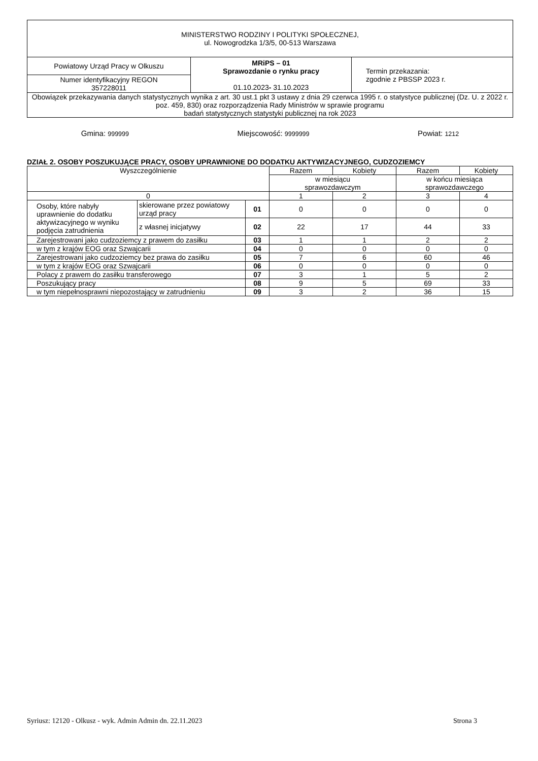| MINISTERSTWO RODZINY I POLITYKI SPOŁECZNEJ, ul. Nowogrodzka 1/3/5, 00-513 Warszawa | | |
| Powiatowy Urząd Pracy w Olkuszu | MRiPS – 01 Sprawozdanie o rynku pracy 01.10.2023 - 31.10.2023 | Termin przekazania: zgodnie z PBSSP 2023 r. |
| Numer identyfikacyjny REGON 357228011 | | |
| Obowiązek przekazywania danych statystycznych wynika z art. 30 ust.1 pkt 3 ustawy z dnia 29 czerwca 1995 r. o statystyce publicznej (Dz. U. z 2022 r. poz. 459, 830) oraz rozporządzenia Rady Ministrów w sprawie programu badań statystycznych statystyki publicznej na rok 2023 | | |
Gmina: 999999 Miejscowość: 9999999 Powiat: 1212
DZIAŁ 2. OSOBY POSZUKUJĄCE PRACY, OSOBY UPRAWNIONE DO DODATKU AKTYWIZACYJNEGO, CUDZOZIEMCY
| Wyszczególnienie | | | Razem | Kobiety | Razem | Kobiety |
| --- | --- | --- | --- | --- | --- | --- |
| | | | w miesiącu sprawozdawczym | | w końcu miesiąca sprawozdawczego | |
| 0 | | | 1 | 2 | 3 | 4 |
| Osoby, które nabyły uprawnienie do dodatku aktywizacyjnego w wyniku podjęcia zatrudnienia | skierowane przez powiatowy urząd pracy | 01 | 0 | 0 | 0 | 0 |
| | z własnej inicjatywy | 02 | 22 | 17 | 44 | 33 |
| Zarejestrowani jako cudzoziemcy z prawem do zasiłku | | 03 | 1 | 1 | 2 | 2 |
| w tym z krajów EOG oraz Szwajcarii | | 04 | 0 | 0 | 0 | 0 |
| Zarejestrowani jako cudzoziemcy bez prawa do zasiłku | | 05 | 7 | 6 | 60 | 46 |
| w tym z krajów EOG oraz Szwajcarii | | 06 | 0 | 0 | 0 | 0 |
| Polacy z prawem do zasiłku transferowego | | 07 | 3 | 1 | 5 | 2 |
| Poszukujący pracy | | 08 | 9 | 5 | 69 | 33 |
| w tym niepełnosprawni niepozostający w zatrudnieniu | | 09 | 3 | 2 | 36 | 15 |
Syriusz: 12120 - Olkusz - wyk. Admin Admin dn. 22.11.2023 Strona 3